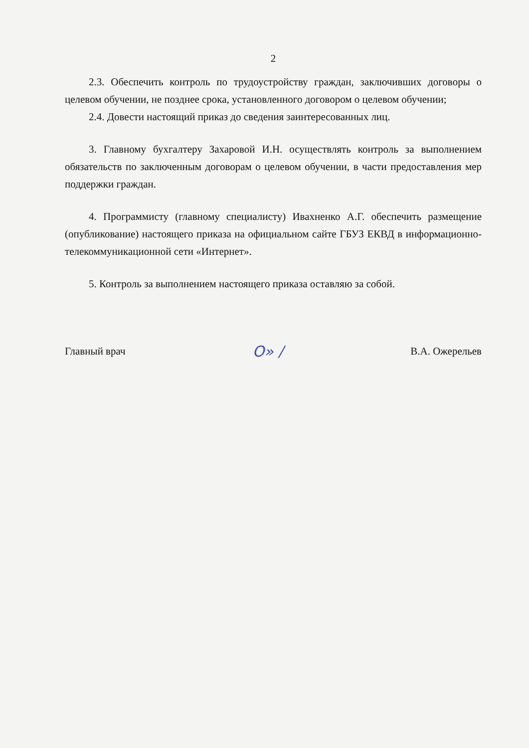2
2.3. Обеспечить контроль по трудоустройству граждан, заключивших договоры о целевом обучении, не позднее срока, установленного договором о целевом обучении;
2.4. Довести настоящий приказ до сведения заинтересованных лиц.
3. Главному бухгалтеру Захаровой И.Н. осуществлять контроль за выполнением обязательств по заключенным договорам о целевом обучении, в части предоставления мер поддержки граждан.
4. Программисту (главному специалисту) Ивахненко А.Г. обеспечить размещение (опубликование) настоящего приказа на официальном сайте ГБУЗ ЕКВД в информационно-телекоммуникационной сети «Интернет».
5. Контроль за выполнением настоящего приказа оставляю за собой.
Главный врач O» / В.А. Ожерельев